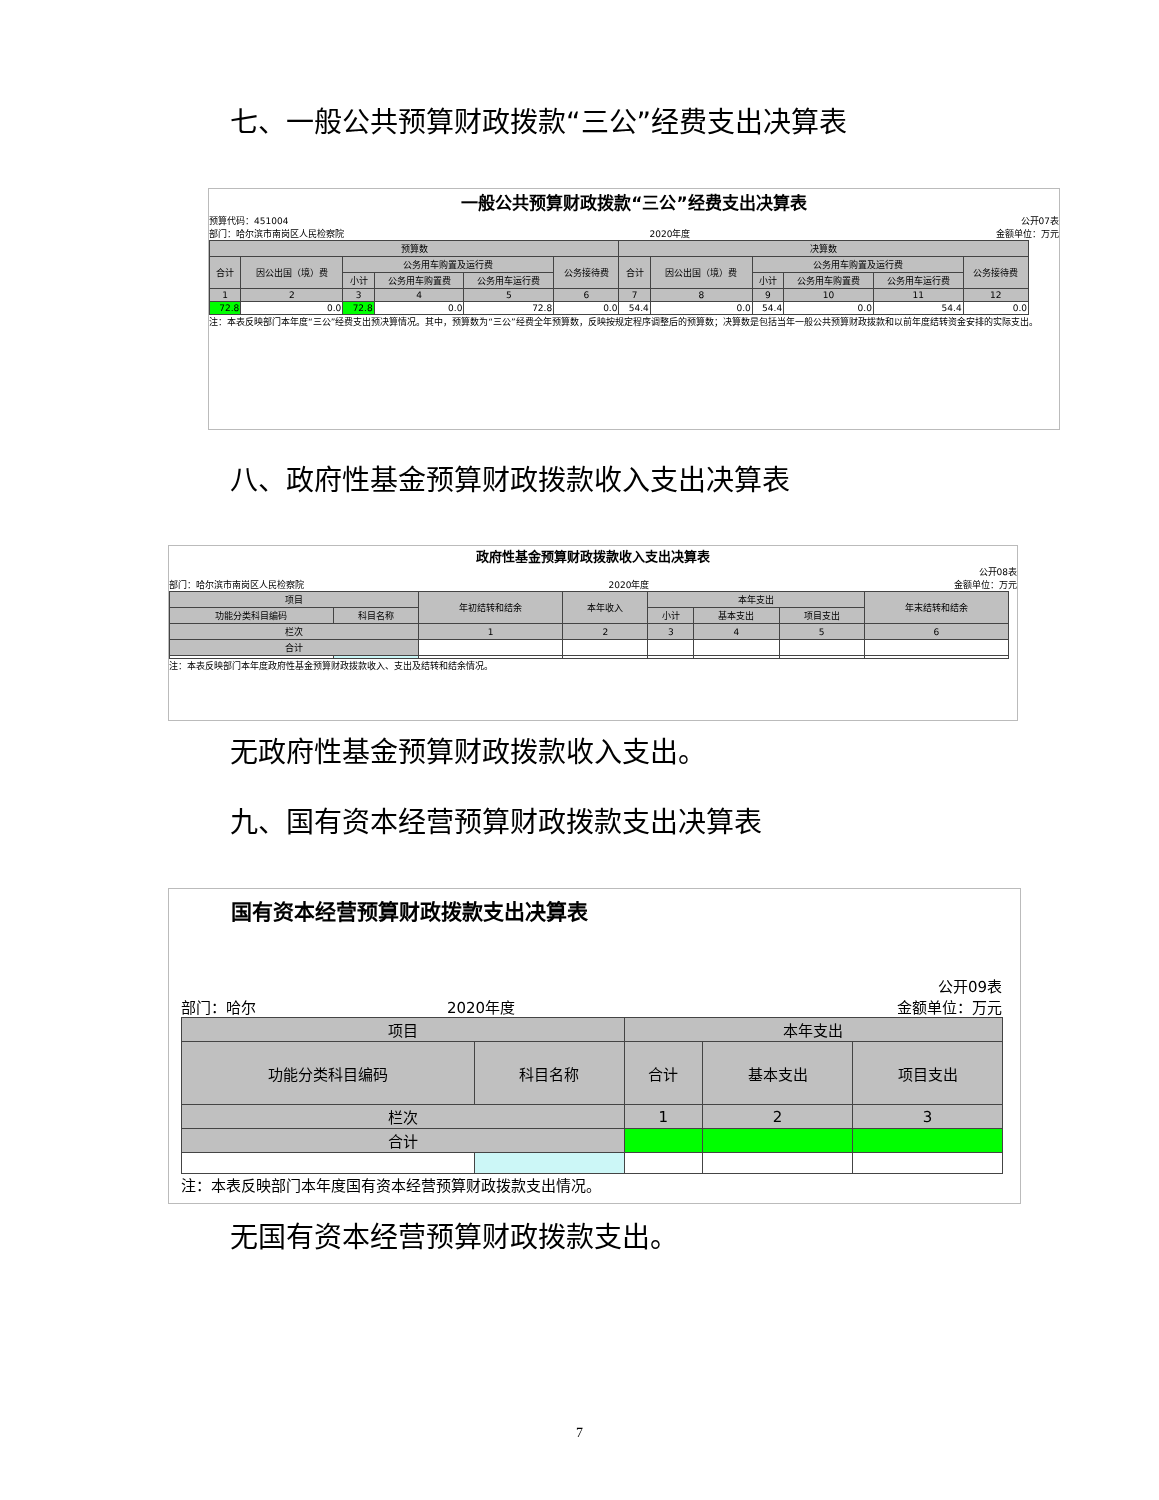七、一般公共预算财政拨款“三公”经费支出决算表
一般公共预算财政拨款“三公”经费支出决算表
预算代码：451004 公开07表
部门：哈尔滨市南岗区人民检察院 2020年度 金额单位：万元
| 预算数 | | | | | | 决算数 | | | | | |
| --- | --- | --- | --- | --- | --- | --- | --- | --- | --- | --- | --- |
| 合计 | 因公出国（境）费 | 公务用车购置及运行费 | | | 公务接待费 | 合计 | 因公出国（境）费 | 公务用车购置及运行费 | | | 公务接待费 |
| | | 小计 | 公务用车购置费 | 公务用车运行费 | | | | 小计 | 公务用车购置费 | 公务用车运行费 | |
| 1 | 2 | 3 | 4 | 5 | 6 | 7 | 8 | 9 | 10 | 11 | 12 |
| 72.8 | 0.0 | 72.8 | 0.0 | 72.8 | 0.0 | 54.4 | 0.0 | 54.4 | 0.0 | 54.4 | 0.0 |
注：本表反映部门本年度“三公”经费支出预决算情况。其中，预算数为“三公”经费全年预算数，反映按规定程序调整后的预算数；决算数是包括当年一般公共预算财政拨款和以前年度结转资金安排的实际支出。
八、政府性基金预算财政拨款收入支出决算表
政府性基金预算财政拨款收入支出决算表
公开08表
部门：哈尔滨市南岗区人民检察院 2020年度 金额单位：万元
| 项目 | | 年初结转和结余 | 本年收入 | 本年支出 | | | 年末结转和结余 |
| --- | --- | --- | --- | --- | --- | --- | --- |
| 功能分类科目编码 | 科目名称 | | | 小计 | 基本支出 | 项目支出 | |
| 栏次 | | 1 | 2 | 3 | 4 | 5 | 6 |
| 合计 | | | | | | | |
注：本表反映部门本年度政府性基金预算财政拨款收入、支出及结转和结余情况。
无政府性基金预算财政拨款收入支出。
九、国有资本经营预算财政拨款支出决算表
国有资本经营预算财政拨款支出决算表
公开09表
部门：哈尔 2020年度 金额单位：万元
| 项目 | | 本年支出 | | |
| --- | --- | --- | --- | --- |
| 功能分类科目编码 | 科目名称 | 合计 | 基本支出 | 项目支出 |
| 栏次 | | 1 | 2 | 3 |
| 合计 | | | | |
注：本表反映部门本年度国有资本经营预算财政拨款支出情况。
无国有资本经营预算财政拨款支出。
7